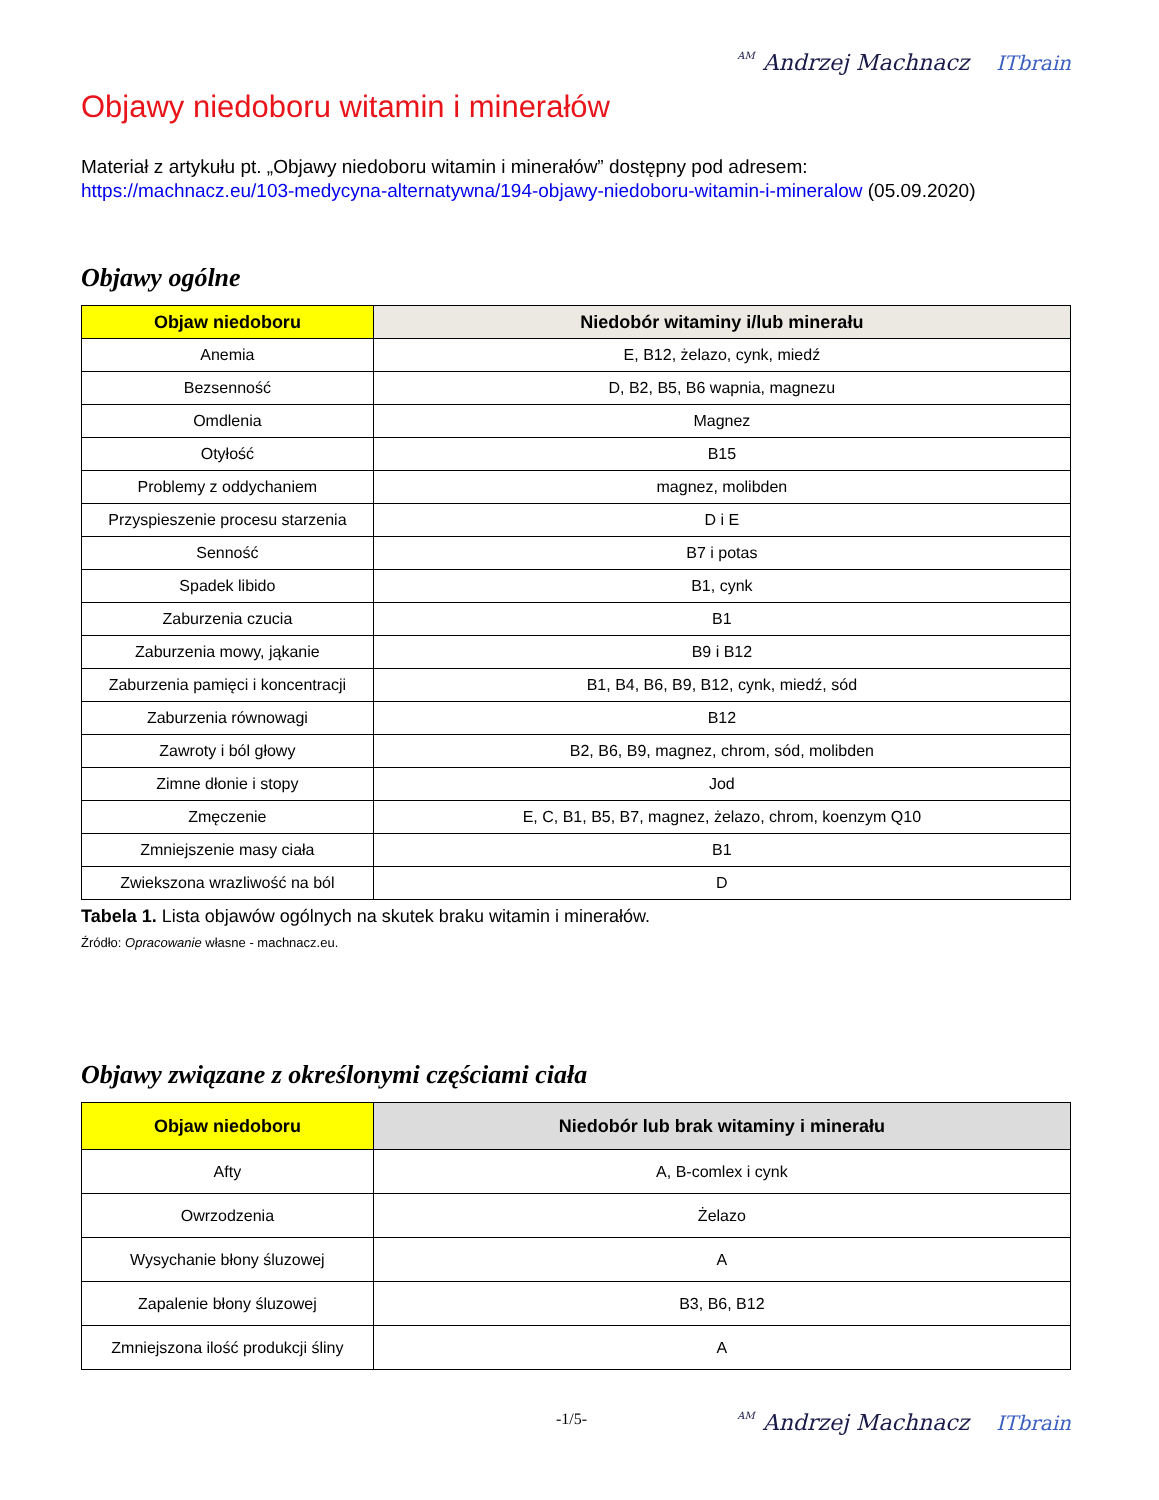AM Andrzej Machnacz ITbrain
Objawy niedoboru witamin i minerałów
Materiał z artykułu pt. „Objawy niedoboru witamin i minerałów” dostępny pod adresem:
https://machnacz.eu/103-medycyna-alternatywna/194-objawy-niedoboru-witamin-i-mineralow (05.09.2020)
Objawy ogólne
| Objaw niedoboru | Niedobór witaminy i/lub minerału |
| --- | --- |
| Anemia | E, B12, żelazo, cynk, miedź |
| Bezsenność | D, B2, B5, B6 wapnia, magnezu |
| Omdlenia | Magnez |
| Otyłość | B15 |
| Problemy z oddychaniem | magnez, molibden |
| Przyspieszenie procesu starzenia | D i E |
| Senność | B7 i potas |
| Spadek libido | B1, cynk |
| Zaburzenia czucia | B1 |
| Zaburzenia mowy, jąkanie | B9 i B12 |
| Zaburzenia pamięci i koncentracji | B1, B4, B6, B9, B12, cynk, miedź, sód |
| Zaburzenia równowagi | B12 |
| Zawroty i ból głowy | B2, B6, B9, magnez, chrom, sód, molibden |
| Zimne dłonie i stopy | Jod |
| Zmęczenie | E, C, B1, B5, B7, magnez, żelazo, chrom, koenzym Q10 |
| Zmniejszenie masy ciała | B1 |
| Zwiekszona wrazliwość na ból | D |
Tabela 1. Lista objawów ogólnych na skutek braku witamin i minerałów.
Źródło: Opracowanie własne - machnacz.eu.
Objawy związane z określonymi częściami ciała
| Objaw niedoboru | Niedobór lub brak witaminy i minerału |
| --- | --- |
| Afty | A, B-comlex i cynk |
| Owrzodzenia | Żelazo |
| Wysychanie błony śluzowej | A |
| Zapalenie błony śluzowej | B3, B6, B12 |
| Zmniejszona ilość produkcji śliny | A |
-1/5- AM Andrzej Machnacz ITbrain